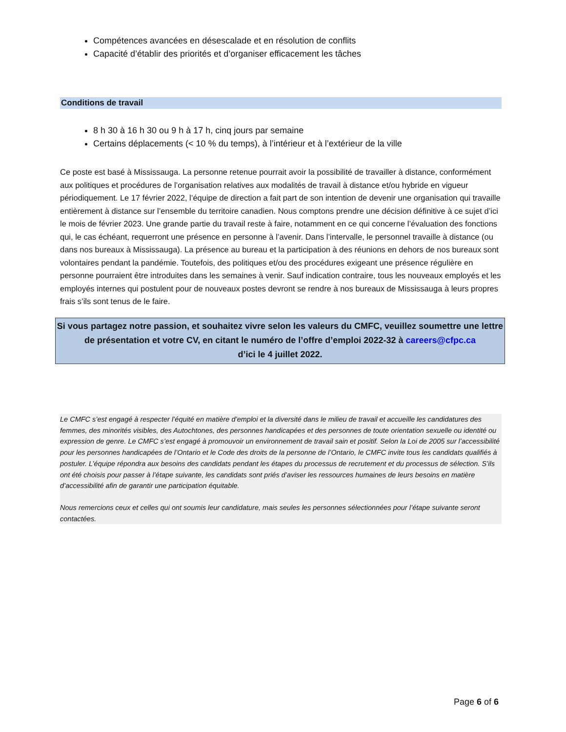Compétences avancées en désescalade et en résolution de conflits
Capacité d’établir des priorités et d’organiser efficacement les tâches
Conditions de travail
8 h 30 à 16 h 30 ou 9 h à 17 h, cinq jours par semaine
Certains déplacements (< 10 % du temps), à l’intérieur et à l’extérieur de la ville
Ce poste est basé à Mississauga. La personne retenue pourrait avoir la possibilité de travailler à distance, conformément aux politiques et procédures de l’organisation relatives aux modalités de travail à distance et/ou hybride en vigueur périodiquement. Le 17 février 2022, l’équipe de direction a fait part de son intention de devenir une organisation qui travaille entièrement à distance sur l’ensemble du territoire canadien. Nous comptons prendre une décision définitive à ce sujet d’ici le mois de février 2023. Une grande partie du travail reste à faire, notamment en ce qui concerne l’évaluation des fonctions qui, le cas échéant, requerront une présence en personne à l’avenir. Dans l’intervalle, le personnel travaille à distance (ou dans nos bureaux à Mississauga). La présence au bureau et la participation à des réunions en dehors de nos bureaux sont volontaires pendant la pandémie. Toutefois, des politiques et/ou des procédures exigeant une présence régulière en personne pourraient être introduites dans les semaines à venir. Sauf indication contraire, tous les nouveaux employés et les employés internes qui postulent pour de nouveaux postes devront se rendre à nos bureaux de Mississauga à leurs propres frais s’ils sont tenus de le faire.
Si vous partagez notre passion, et souhaitez vivre selon les valeurs du CMFC, veuillez soumettre une lettre de présentation et votre CV, en citant le numéro de l’offre d’emploi 2022-32 à careers@cfpc.ca
d’ici le 4 juillet 2022.
Le CMFC s’est engagé à respecter l’équité en matière d’emploi et la diversité dans le milieu de travail et accueille les candidatures des femmes, des minorités visibles, des Autochtones, des personnes handicapées et des personnes de toute orientation sexuelle ou identité ou expression de genre. Le CMFC s’est engagé à promouvoir un environnement de travail sain et positif. Selon la Loi de 2005 sur l’accessibilité pour les personnes handicapées de l’Ontario et le Code des droits de la personne de l’Ontario, le CMFC invite tous les candidats qualifiés à postuler. L’équipe répondra aux besoins des candidats pendant les étapes du processus de recrutement et du processus de sélection. S’ils ont été choisis pour passer à l’étape suivante, les candidats sont priés d’aviser les ressources humaines de leurs besoins en matière d’accessibilité afin de garantir une participation équitable.
Nous remercions ceux et celles qui ont soumis leur candidature, mais seules les personnes sélectionnées pour l’étape suivante seront contactées.
Page 6 of 6